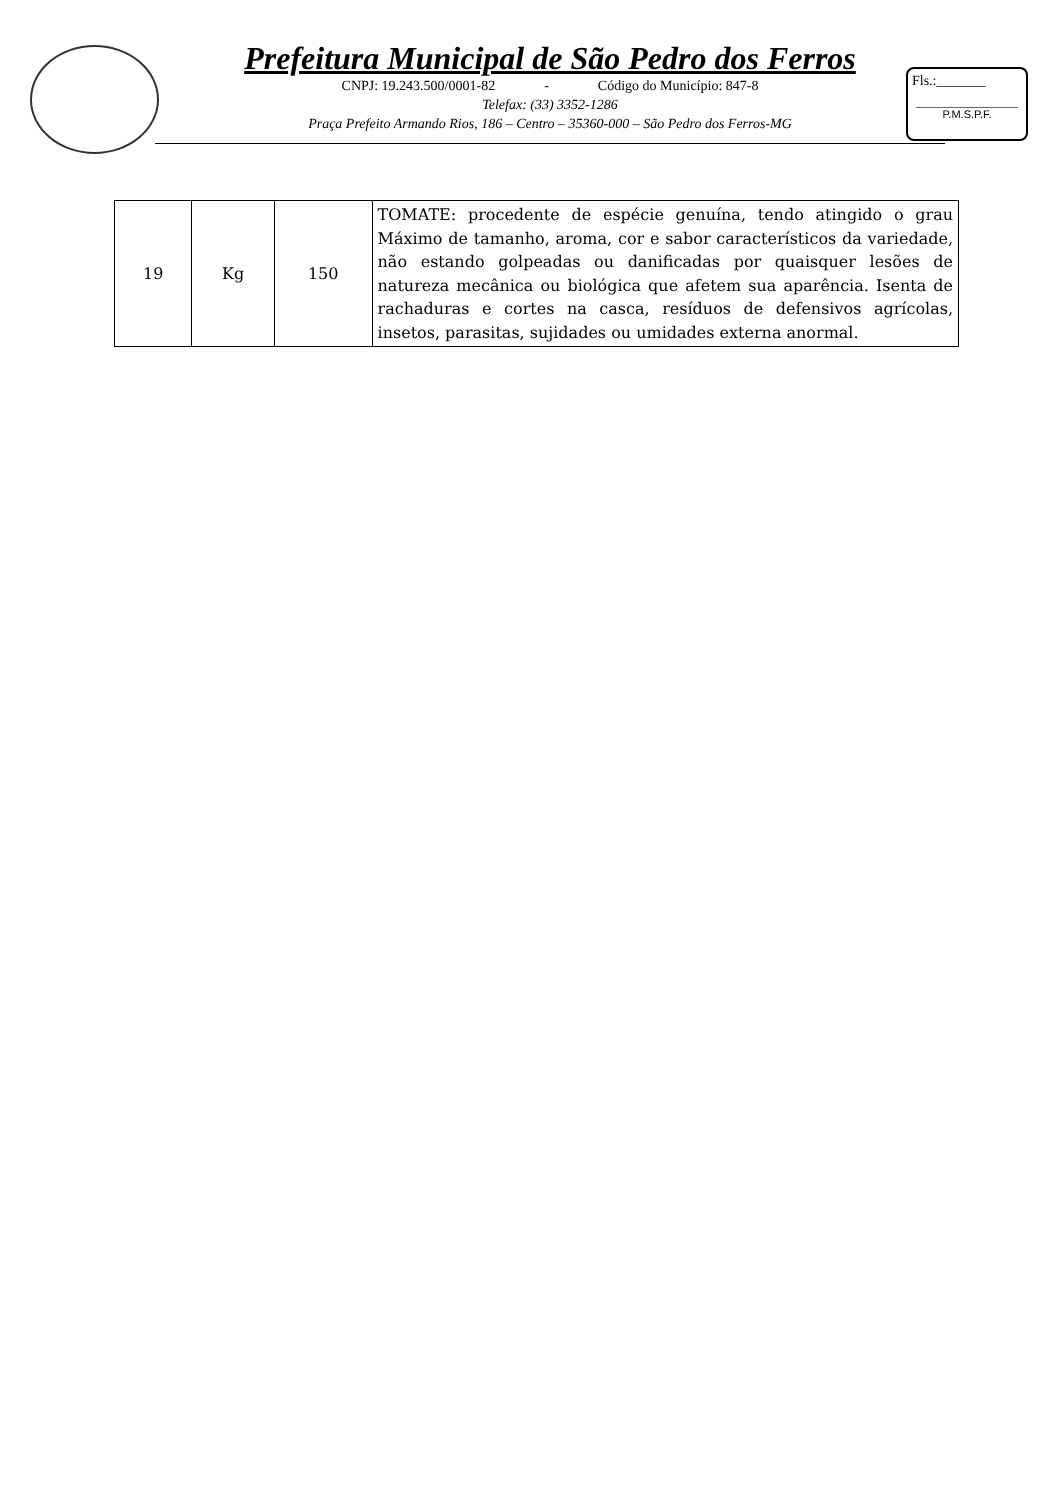Prefeitura Municipal de São Pedro dos Ferros
CNPJ: 19.243.500/0001-82 - Código do Município: 847-8
Telefax: (33) 3352-1286
Praça Prefeito Armando Rios, 186 – Centro – 35360-000 – São Pedro dos Ferros-MG
Fls.:_______
P.M.S.P.F.
| 19 | Kg | 150 | TOMATE: procedente de espécie genuína, tendo atingido o grau Máximo de tamanho, aroma, cor e sabor característicos da variedade, não estando golpeadas ou danificadas por quaisquer lesões de natureza mecânica ou biológica que afetem sua aparência. Isenta de rachaduras e cortes na casca, resíduos de defensivos agrícolas, insetos, parasitas, sujidades ou umidades externa anormal. |